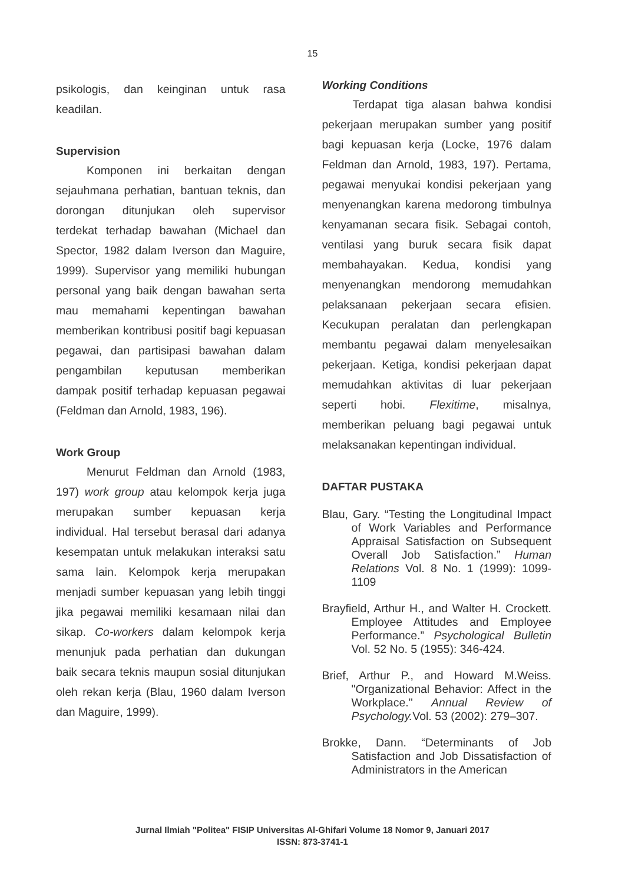15
psikologis, dan keinginan untuk rasa keadilan.
Supervision
Komponen ini berkaitan dengan sejauhmana perhatian, bantuan teknis, dan dorongan ditunjukan oleh supervisor terdekat terhadap bawahan (Michael dan Spector, 1982 dalam Iverson dan Maguire, 1999). Supervisor yang memiliki hubungan personal yang baik dengan bawahan serta mau memahami kepentingan bawahan memberikan kontribusi positif bagi kepuasan pegawai, dan partisipasi bawahan dalam pengambilan keputusan memberikan dampak positif terhadap kepuasan pegawai (Feldman dan Arnold, 1983, 196).
Work Group
Menurut Feldman dan Arnold (1983, 197) work group atau kelompok kerja juga merupakan sumber kepuasan kerja individual. Hal tersebut berasal dari adanya kesempatan untuk melakukan interaksi satu sama lain. Kelompok kerja merupakan menjadi sumber kepuasan yang lebih tinggi jika pegawai memiliki kesamaan nilai dan sikap. Co-workers dalam kelompok kerja menunjuk pada perhatian dan dukungan baik secara teknis maupun sosial ditunjukan oleh rekan kerja (Blau, 1960 dalam Iverson dan Maguire, 1999).
Working Conditions
Terdapat tiga alasan bahwa kondisi pekerjaan merupakan sumber yang positif bagi kepuasan kerja (Locke, 1976 dalam Feldman dan Arnold, 1983, 197). Pertama, pegawai menyukai kondisi pekerjaan yang menyenangkan karena medorong timbulnya kenyamanan secara fisik. Sebagai contoh, ventilasi yang buruk secara fisik dapat membahayakan. Kedua, kondisi yang menyenangkan mendorong memudahkan pelaksanaan pekerjaan secara efisien. Kecukupan peralatan dan perlengkapan membantu pegawai dalam menyelesaikan pekerjaan. Ketiga, kondisi pekerjaan dapat memudahkan aktivitas di luar pekerjaan seperti hobi. Flexitime, misalnya, memberikan peluang bagi pegawai untuk melaksanakan kepentingan individual.
DAFTAR PUSTAKA
Blau, Gary. “Testing the Longitudinal Impact of Work Variables and Performance Appraisal Satisfaction on Subsequent Overall Job Satisfaction.” Human Relations Vol. 8 No. 1 (1999): 1099-1109
Brayfield, Arthur H., and Walter H. Crockett. Employee Attitudes and Employee Performance.” Psychological Bulletin Vol. 52 No. 5 (1955): 346-424.
Brief, Arthur P., and Howard M.Weiss. "Organizational Behavior: Affect in the Workplace." Annual Review of Psychology. Vol. 53 (2002): 279–307.
Brokke, Dann. “Determinants of Job Satisfaction and Job Dissatisfaction of Administrators in the American
Jurnal Ilmiah "Politea" FISIP Universitas Al-Ghifari Volume 18 Nomor 9, Januari 2017
ISSN: 873-3741-1